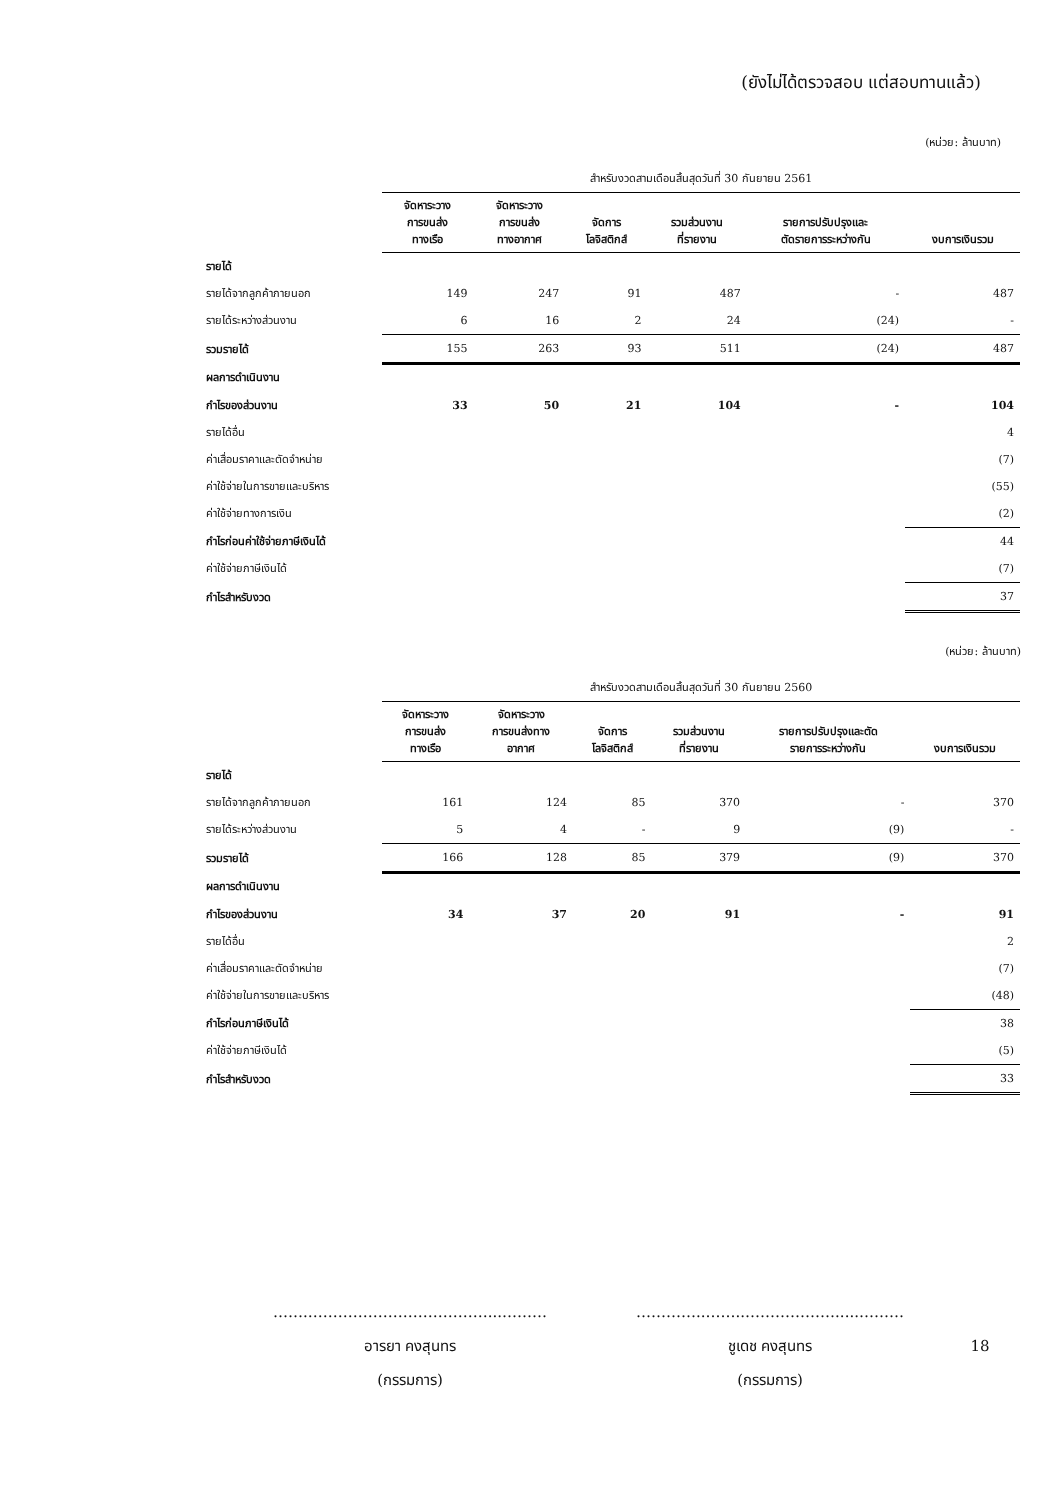(ยังไม่ได้ตรวจสอบ แต่สอบทานแล้ว)
(หน่วย: ล้านบาท)
| | สำหรับงวดสามเดือนสิ้นสุดวันที่ 30 กันยายน 2561 | | | | | |
| | จัดหาระวาง การขนส่ง ทางเรือ | จัดหาระวาง การขนส่ง ทางอากาศ | จัดการ โลจิสติกส์ | รวมส่วนงาน ที่รายงาน | รายการปรับปรุงและ ตัดรายการระหว่างกัน | งบการเงินรวม |
| รายได้ | | | | | | |
| รายได้จากลูกค้าภายนอก | 149 | 247 | 91 | 487 | - | 487 |
| รายได้ระหว่างส่วนงาน | 6 | 16 | 2 | 24 | (24) | - |
| รวมรายได้ | 155 | 263 | 93 | 511 | (24) | 487 |
| ผลการดำเนินงาน | | | | | | |
| กำไรของส่วนงาน | 33 | 50 | 21 | 104 | - | 104 |
| รายได้อื่น | | | | | | 4 |
| ค่าเสื่อมราคาและตัดจำหน่าย | | | | | | (7) |
| ค่าใช้จ่ายในการขายและบริหาร | | | | | | (55) |
| ค่าใช้จ่ายทางการเงิน | | | | | | (2) |
| กำไรก่อนค่าใช้จ่ายภาษีเงินได้ | | | | | | 44 |
| ค่าใช้จ่ายภาษีเงินได้ | | | | | | (7) |
| กำไรสำหรับงวด | | | | | | 37 |
(หน่วย: ล้านบาท)
| | สำหรับงวดสามเดือนสิ้นสุดวันที่ 30 กันยายน 2560 | | | | | |
| | จัดหาระวาง การขนส่ง ทางเรือ | จัดหาระวาง การขนส่งทาง อากาศ | จัดการ โลจิสติกส์ | รวมส่วนงาน ที่รายงาน | รายการปรับปรุงและตัด รายการระหว่างกัน | งบการเงินรวม |
| รายได้ | | | | | | |
| รายได้จากลูกค้าภายนอก | 161 | 124 | 85 | 370 | - | 370 |
| รายได้ระหว่างส่วนงาน | 5 | 4 | - | 9 | (9) | - |
| รวมรายได้ | 166 | 128 | 85 | 379 | (9) | 370 |
| ผลการดำเนินงาน | | | | | | |
| กำไรของส่วนงาน | 34 | 37 | 20 | 91 | - | 91 |
| รายได้อื่น | | | | | | 2 |
| ค่าเสื่อมราคาและตัดจำหน่าย | | | | | | (7) |
| ค่าใช้จ่ายในการขายและบริหาร | | | | | | (48) |
| กำไรก่อนภาษีเงินได้ | | | | | | 38 |
| ค่าใช้จ่ายภาษีเงินได้ | | | | | | (5) |
| กำไรสำหรับงวด | | | | | | 33 |
…….………………………………...………
อารยา คงสุนทร
(กรรมการ)
…………..……..……………….....………
ชูเดช คงสุนทร
(กรรมการ)
18